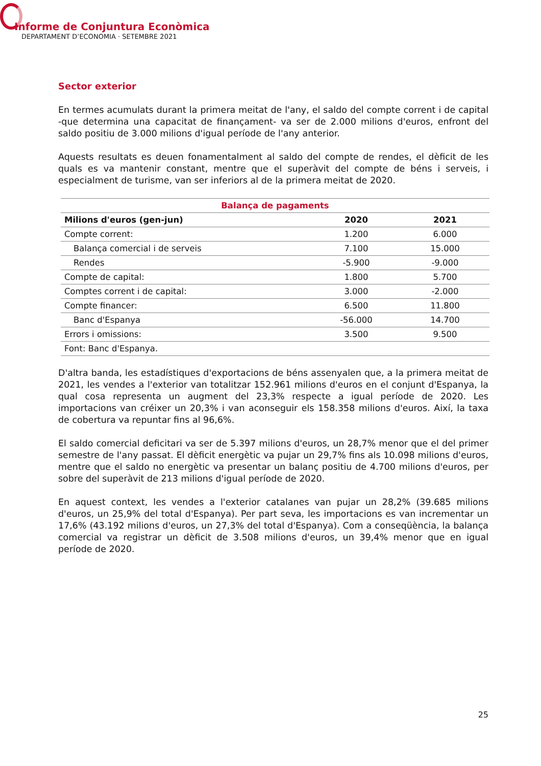Informe de Conjuntura Econòmica
DEPARTAMENT D’ECONOMIA · SETEMBRE 2021
Sector exterior
En termes acumulats durant la primera meitat de l'any, el saldo del compte corrent i de capital -que determina una capacitat de finançament- va ser de 2.000 milions d'euros, enfront del saldo positiu de 3.000 milions d'igual període de l'any anterior.
Aquests resultats es deuen fonamentalment al saldo del compte de rendes, el dèficit de les quals es va mantenir constant, mentre que el superàvit del compte de béns i serveis, i especialment de turisme, van ser inferiors al de la primera meitat de 2020.
| Balança de pagaments | | |
| --- | --- | --- |
| Milions d'euros (gen-jun) | 2020 | 2021 |
| Compte corrent: | 1.200 | 6.000 |
| Balança comercial i de serveis | 7.100 | 15.000 |
| Rendes | -5.900 | -9.000 |
| Compte de capital: | 1.800 | 5.700 |
| Comptes corrent i de capital: | 3.000 | -2.000 |
| Compte financer: | 6.500 | 11.800 |
| Banc d'Espanya | -56.000 | 14.700 |
| Errors i omissions: | 3.500 | 9.500 |
| Font: Banc d'Espanya. | | |
D'altra banda, les estadístiques d'exportacions de béns assenyalen que, a la primera meitat de 2021, les vendes a l'exterior van totalitzar 152.961 milions d'euros en el conjunt d'Espanya, la qual cosa representa un augment del 23,3% respecte a igual període de 2020. Les importacions van créixer un 20,3% i van aconseguir els 158.358 milions d'euros. Així, la taxa de cobertura va repuntar fins al 96,6%.
El saldo comercial deficitari va ser de 5.397 milions d'euros, un 28,7% menor que el del primer semestre de l'any passat. El dèficit energètic va pujar un 29,7% fins als 10.098 milions d'euros, mentre que el saldo no energètic va presentar un balanç positiu de 4.700 milions d'euros, per sobre del superàvit de 213 milions d'igual període de 2020.
En aquest context, les vendes a l'exterior catalanes van pujar un 28,2% (39.685 milions d'euros, un 25,9% del total d'Espanya). Per part seva, les importacions es van incrementar un 17,6% (43.192 milions d'euros, un 27,3% del total d'Espanya). Com a conseqüència, la balança comercial va registrar un dèficit de 3.508 milions d'euros, un 39,4% menor que en igual període de 2020.
25